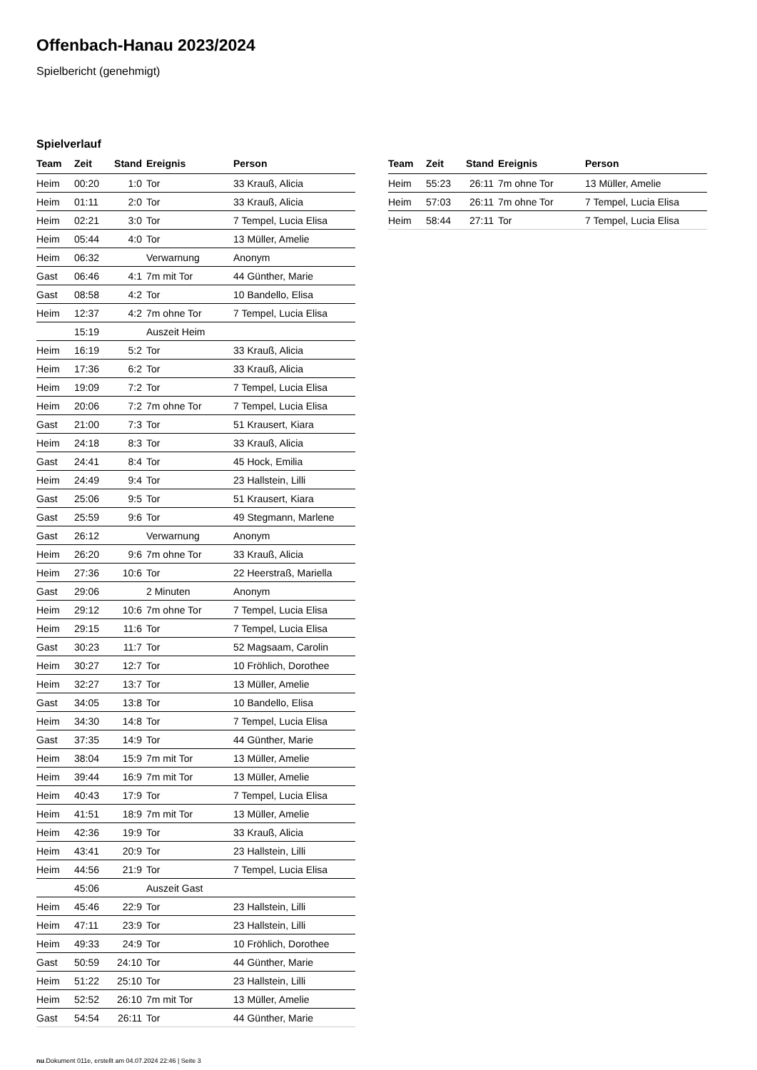Offenbach-Hanau 2023/2024
Spielbericht (genehmigt)
Spielverlauf
| Team | Zeit | Stand | Ereignis | Person |
| --- | --- | --- | --- | --- |
| Heim | 00:20 | 1:0 | Tor | 33 Krauß, Alicia |
| Heim | 01:11 | 2:0 | Tor | 33 Krauß, Alicia |
| Heim | 02:21 | 3:0 | Tor | 7 Tempel, Lucia Elisa |
| Heim | 05:44 | 4:0 | Tor | 13 Müller, Amelie |
| Heim | 06:32 | | Verwarnung | Anonym |
| Gast | 06:46 | 4:1 | 7m mit Tor | 44 Günther, Marie |
| Gast | 08:58 | 4:2 | Tor | 10 Bandello, Elisa |
| Heim | 12:37 | 4:2 | 7m ohne Tor | 7 Tempel, Lucia Elisa |
| | 15:19 | | Auszeit Heim | |
| Heim | 16:19 | 5:2 | Tor | 33 Krauß, Alicia |
| Heim | 17:36 | 6:2 | Tor | 33 Krauß, Alicia |
| Heim | 19:09 | 7:2 | Tor | 7 Tempel, Lucia Elisa |
| Heim | 20:06 | 7:2 | 7m ohne Tor | 7 Tempel, Lucia Elisa |
| Gast | 21:00 | 7:3 | Tor | 51 Krausert, Kiara |
| Heim | 24:18 | 8:3 | Tor | 33 Krauß, Alicia |
| Gast | 24:41 | 8:4 | Tor | 45 Hock, Emilia |
| Heim | 24:49 | 9:4 | Tor | 23 Hallstein, Lilli |
| Gast | 25:06 | 9:5 | Tor | 51 Krausert, Kiara |
| Gast | 25:59 | 9:6 | Tor | 49 Stegmann, Marlene |
| Gast | 26:12 | | Verwarnung | Anonym |
| Heim | 26:20 | 9:6 | 7m ohne Tor | 33 Krauß, Alicia |
| Heim | 27:36 | 10:6 | Tor | 22 Heerstraß, Mariella |
| Gast | 29:06 | | 2 Minuten | Anonym |
| Heim | 29:12 | 10:6 | 7m ohne Tor | 7 Tempel, Lucia Elisa |
| Heim | 29:15 | 11:6 | Tor | 7 Tempel, Lucia Elisa |
| Gast | 30:23 | 11:7 | Tor | 52 Magsaam, Carolin |
| Heim | 30:27 | 12:7 | Tor | 10 Fröhlich, Dorothee |
| Heim | 32:27 | 13:7 | Tor | 13 Müller, Amelie |
| Gast | 34:05 | 13:8 | Tor | 10 Bandello, Elisa |
| Heim | 34:30 | 14:8 | Tor | 7 Tempel, Lucia Elisa |
| Gast | 37:35 | 14:9 | Tor | 44 Günther, Marie |
| Heim | 38:04 | 15:9 | 7m mit Tor | 13 Müller, Amelie |
| Heim | 39:44 | 16:9 | 7m mit Tor | 13 Müller, Amelie |
| Heim | 40:43 | 17:9 | Tor | 7 Tempel, Lucia Elisa |
| Heim | 41:51 | 18:9 | 7m mit Tor | 13 Müller, Amelie |
| Heim | 42:36 | 19:9 | Tor | 33 Krauß, Alicia |
| Heim | 43:41 | 20:9 | Tor | 23 Hallstein, Lilli |
| Heim | 44:56 | 21:9 | Tor | 7 Tempel, Lucia Elisa |
| | 45:06 | | Auszeit Gast | |
| Heim | 45:46 | 22:9 | Tor | 23 Hallstein, Lilli |
| Heim | 47:11 | 23:9 | Tor | 23 Hallstein, Lilli |
| Heim | 49:33 | 24:9 | Tor | 10 Fröhlich, Dorothee |
| Gast | 50:59 | 24:10 | Tor | 44 Günther, Marie |
| Heim | 51:22 | 25:10 | Tor | 23 Hallstein, Lilli |
| Heim | 52:52 | 26:10 | 7m mit Tor | 13 Müller, Amelie |
| Gast | 54:54 | 26:11 | Tor | 44 Günther, Marie |
| Team | Zeit | Stand | Ereignis | Person |
| --- | --- | --- | --- | --- |
| Heim | 55:23 | 26:11 | 7m ohne Tor | 13 Müller, Amelie |
| Heim | 57:03 | 26:11 | 7m ohne Tor | 7 Tempel, Lucia Elisa |
| Heim | 58:44 | 27:11 | Tor | 7 Tempel, Lucia Elisa |
nu.Dokument 011e, erstellt am 04.07.2024 22:46 | Seite 3